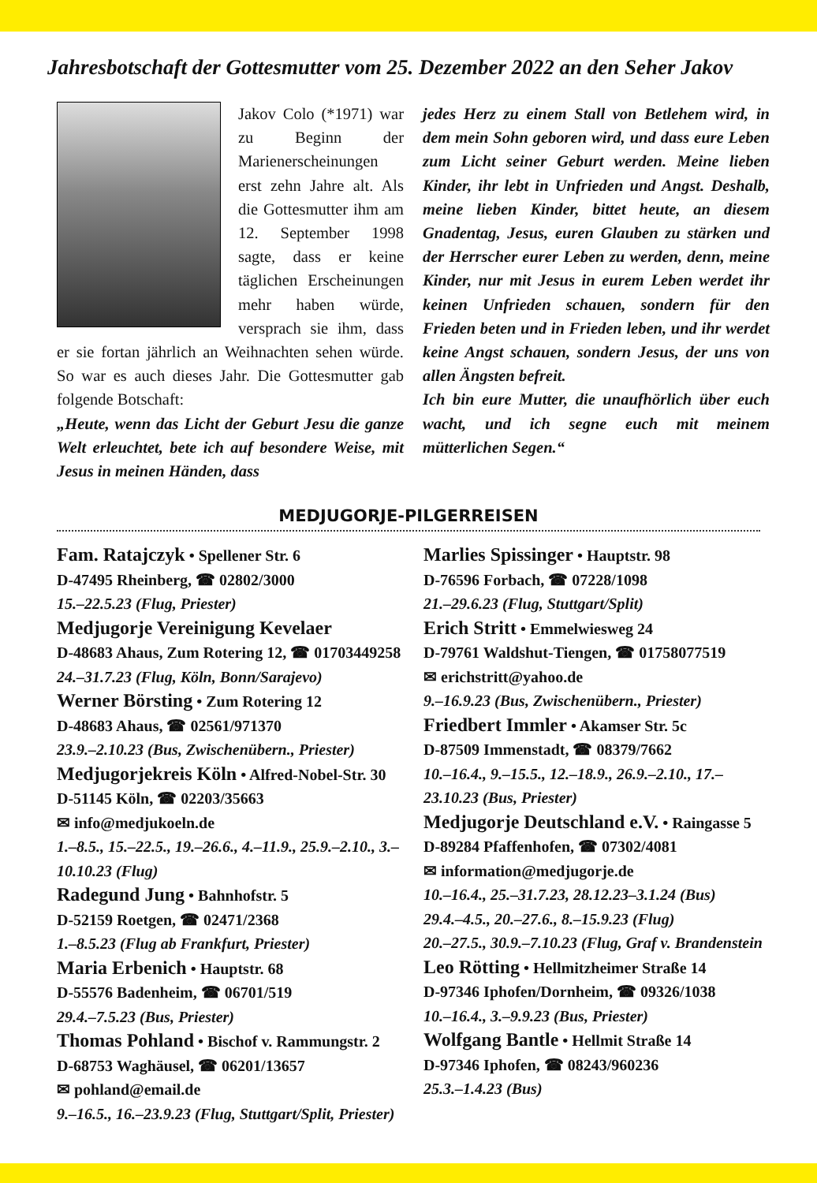Jahresbotschaft der Gottesmutter vom 25. Dezember 2022 an den Seher Jakov
Jakov Colo (*1971) war zu Beginn der Marienerscheinungen erst zehn Jahre alt. Als die Gottesmutter ihm am 12. September 1998 sagte, dass er keine täglichen Erscheinungen mehr haben würde, versprach sie ihm, dass er sie fortan jährlich an Weihnachten sehen würde. So war es auch dieses Jahr. Die Gottesmutter gab folgende Botschaft:
„Heute, wenn das Licht der Geburt Jesu die ganze Welt erleuchtet, bete ich auf besondere Weise, mit Jesus in meinen Händen, dass
jedes Herz zu einem Stall von Betlehem wird, in dem mein Sohn geboren wird, und dass eure Leben zum Licht seiner Geburt werden. Meine lieben Kinder, ihr lebt in Unfrieden und Angst. Deshalb, meine lieben Kinder, bittet heute, an diesem Gnadentag, Jesus, euren Glauben zu stärken und der Herrscher eurer Leben zu werden, denn, meine Kinder, nur mit Jesus in eurem Leben werdet ihr keinen Unfrieden schauen, sondern für den Frieden beten und in Frieden leben, und ihr werdet keine Angst schauen, sondern Jesus, der uns von allen Ängsten befreit.
Ich bin eure Mutter, die unaufhörlich über euch wacht, und ich segne euch mit meinem mütterlichen Segen.“
MEDJUGORJE-PILGERREISEN
Fam. Ratajczyk • Spellener Str. 6
D-47495 Rheinberg, ☎ 02802/3000
15.–22.5.23 (Flug, Priester)
Medjugorje Vereinigung Kevelaer
D-48683 Ahaus, Zum Rotering 12, ☎ 01703449258
24.–31.7.23 (Flug, Köln, Bonn/Sarajevo)
Werner Börsting • Zum Rotering 12
D-48683 Ahaus, ☎ 02561/971370
23.9.–2.10.23 (Bus, Zwischenübern., Priester)
Medjugorjekreis Köln • Alfred-Nobel-Str. 30
D-51145 Köln, ☎ 02203/35663
✉ info@medjukoeln.de
1.–8.5., 15.–22.5., 19.–26.6., 4.–11.9., 25.9.–2.10., 3.–10.10.23 (Flug)
Radegund Jung • Bahnhofstr. 5
D-52159 Roetgen, ☎ 02471/2368
1.–8.5.23 (Flug ab Frankfurt, Priester)
Maria Erbenich • Hauptstr. 68
D-55576 Badenheim, ☎ 06701/519
29.4.–7.5.23 (Bus, Priester)
Thomas Pohland • Bischof v. Rammungstr. 2
D-68753 Waghäusel, ☎ 06201/13657
✉ pohland@email.de
9.–16.5., 16.–23.9.23 (Flug, Stuttgart/Split, Priester)
Marlies Spissinger • Hauptstr. 98
D-76596 Forbach, ☎ 07228/1098
21.–29.6.23 (Flug, Stuttgart/Split)
Erich Stritt • Emmelwiesweg 24
D-79761 Waldshut-Tiengen, ☎ 01758077519
✉ erichstritt@yahoo.de
9.–16.9.23 (Bus, Zwischenübern., Priester)
Friedbert Immler • Akamser Str. 5c
D-87509 Immenstadt, ☎ 08379/7662
10.–16.4., 9.–15.5., 12.–18.9., 26.9.–2.10., 17.–23.10.23 (Bus, Priester)
Medjugorje Deutschland e.V. • Raingasse 5
D-89284 Pfaffenhofen, ☎ 07302/4081
✉ information@medjugorje.de
10.–16.4., 25.–31.7.23, 28.12.23–3.1.24 (Bus)
29.4.–4.5., 20.–27.6., 8.–15.9.23 (Flug)
20.–27.5., 30.9.–7.10.23 (Flug, Graf v. Brandenstein
Leo Rötting • Hellmitzheimer Straße 14
D-97346 Iphofen/Dornheim, ☎ 09326/1038
10.–16.4., 3.–9.9.23 (Bus, Priester)
Wolfgang Bantle • Hellmit Straße 14
D-97346 Iphofen, ☎ 08243/960236
25.3.–1.4.23 (Bus)